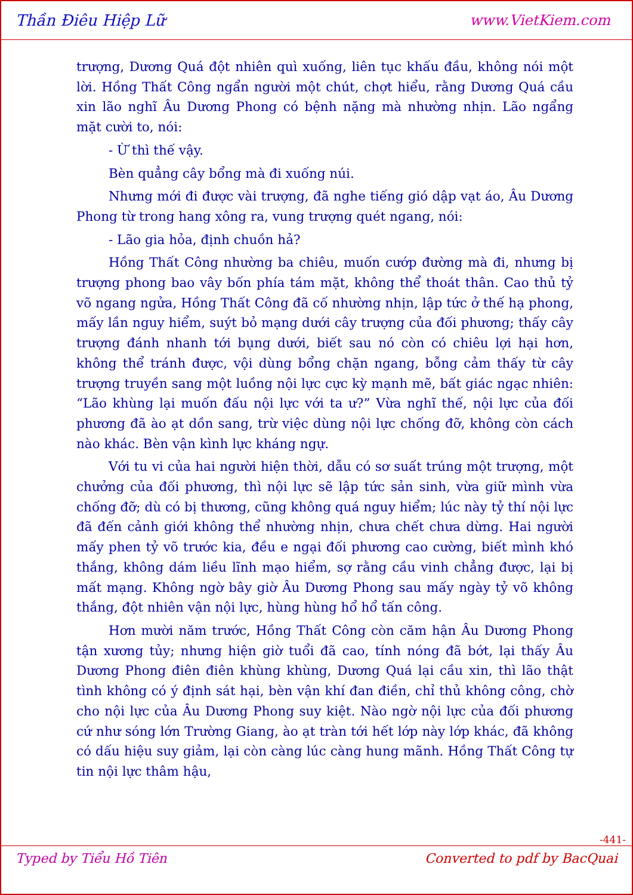Thần Điêu Hiệp Lữ www.VietKiem.com
trượng, Dương Quá đột nhiên quì xuống, liên tục khấu đầu, không nói một lời. Hồng Thất Công ngẩn người một chút, chợt hiểu, rằng Dương Quá cầu xin lão nghĩ Âu Dương Phong có bệnh nặng mà nhường nhịn. Lão ngẩng mặt cười to, nói:
- Ừ thì thế vậy.
Bèn quẳng cây bổng mà đi xuống núi.
Nhưng mới đi được vài trượng, đã nghe tiếng gió dập vạt áo, Âu Dương Phong từ trong hang xông ra, vung trượng quét ngang, nói:
- Lão gia hỏa, định chuồn hả?
Hồng Thất Công nhường ba chiêu, muốn cướp đường mà đi, nhưng bị trượng phong bao vây bốn phía tám mặt, không thể thoát thân. Cao thủ tỷ võ ngang ngửa, Hồng Thất Công đã cố nhường nhịn, lập tức ở thế hạ phong, mấy lần nguy hiểm, suýt bỏ mạng dưới cây trượng của đối phương; thấy cây trượng đánh nhanh tới bụng dưới, biết sau nó còn có chiêu lợi hại hơn, không thể tránh được, vội dùng bổng chặn ngang, bỗng cảm thấy từ cây trượng truyền sang một luồng nội lực cực kỳ mạnh mẽ, bất giác ngạc nhiên: “Lão khùng lại muốn đấu nội lực với ta ư?” Vừa nghĩ thế, nội lực của đối phương đã ào ạt dồn sang, trừ việc dùng nội lực chống đỡ, không còn cách nào khác. Bèn vận kình lực kháng ngự.
Với tu vi của hai người hiện thời, dẫu có sơ suất trúng một trượng, một chưởng của đối phương, thì nội lực sẽ lập tức sản sinh, vừa giữ mình vừa chống đỡ; dù có bị thương, cũng không quá nguy hiểm; lúc này tỷ thí nội lực đã đến cảnh giới không thể nhường nhịn, chưa chết chưa dừng. Hai người mấy phen tỷ võ trước kia, đều e ngại đối phương cao cường, biết mình khó thắng, không dám liều lĩnh mạo hiểm, sợ rằng cầu vinh chẳng được, lại bị mất mạng. Không ngờ bây giờ Âu Dương Phong sau mấy ngày tỷ võ không thắng, đột nhiên vận nội lực, hùng hùng hổ hổ tấn công.
Hơn mười năm trước, Hồng Thất Công còn căm hận Âu Dương Phong tận xương tủy; nhưng hiện giờ tuổi đã cao, tính nóng đã bớt, lại thấy Âu Dương Phong điên điên khùng khùng, Dương Quá lại cầu xin, thì lão thật tình không có ý định sát hại, bèn vận khí đan điền, chỉ thủ không công, chờ cho nội lực của Âu Dương Phong suy kiệt. Nào ngờ nội lực của đối phương cứ như sóng lớn Trường Giang, ào ạt tràn tới hết lớp này lớp khác, đã không có dấu hiệu suy giảm, lại còn càng lúc càng hung mãnh. Hồng Thất Công tự tin nội lực thâm hậu,
-441-
Typed by Tiểu Hồ Tiên Converted to pdf by BacQuai